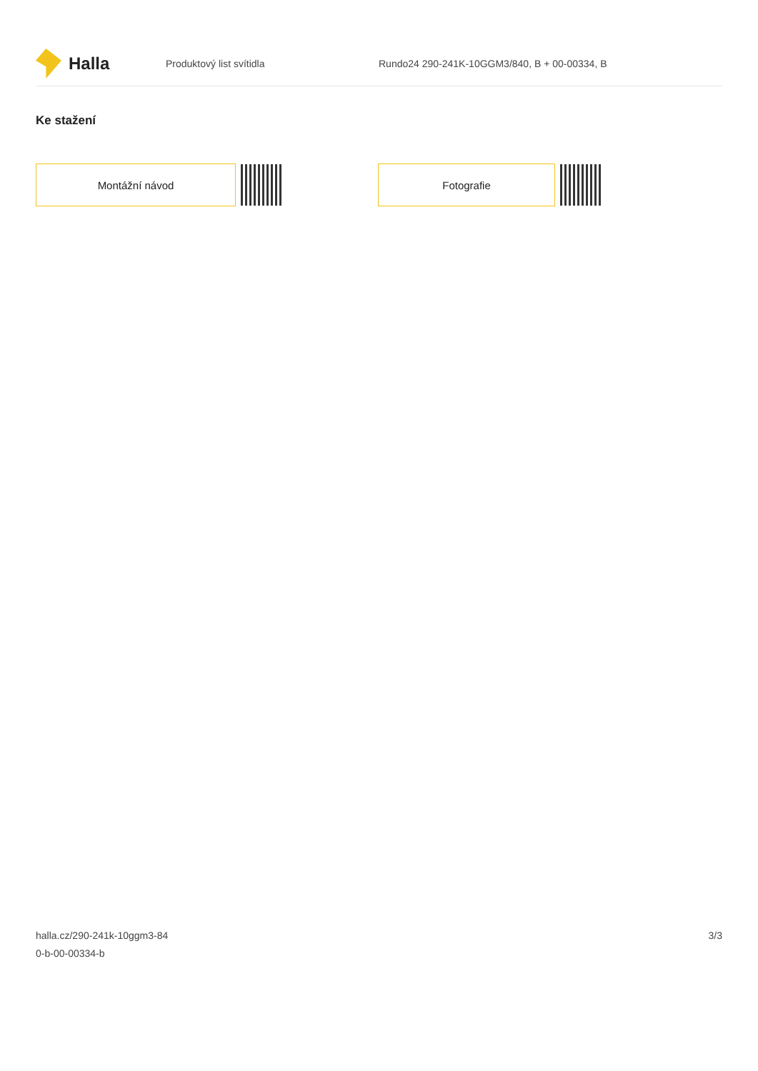Halla
Produktový list svítidla
Rundo24 290-241K-10GGM3/840, B + 00-00334, B
Ke stažení
Montážní návod Fotografie
halla.cz/290-241k-10ggm3-84
0-b-00-00334-b
3/3